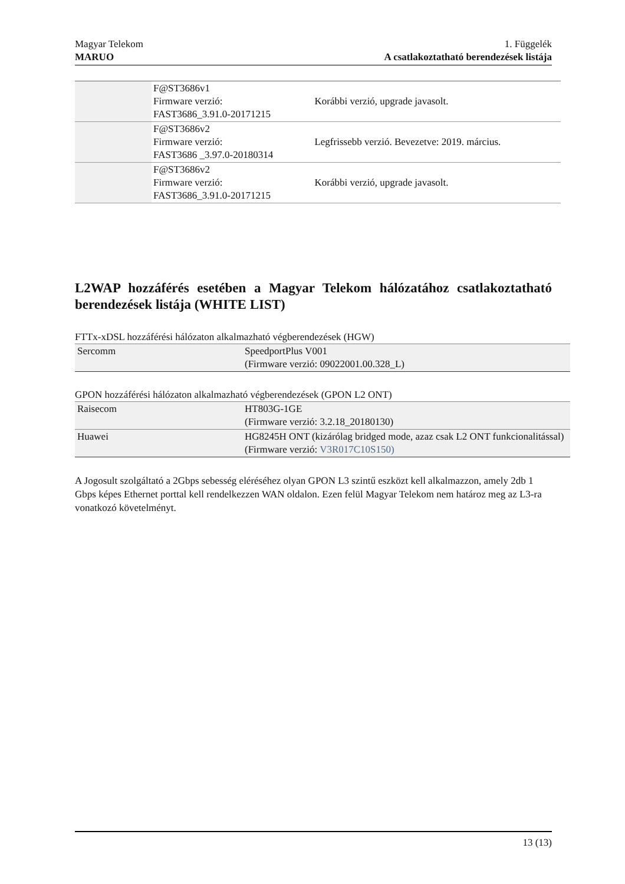Magyar Telekom
MARUO
1. Függelék
A csatlakoztatható berendezések listája
| | F@ST3686v1 Firmware verzió: FAST3686_3.91.0-20171215 | Korábbi verzió, upgrade javasolt. |
| | F@ST3686v2 Firmware verzió: FAST3686 _3.97.0-20180314 | Legfrissebb verzió. Bevezetve: 2019. március. |
| | F@ST3686v2 Firmware verzió: FAST3686_3.91.0-20171215 | Korábbi verzió, upgrade javasolt. |
L2WAP hozzáférés esetében a Magyar Telekom hálózatához csatlakoztatható berendezések listája (WHITE LIST)
FTTx-xDSL hozzáférési hálózaton alkalmazható végberendezések (HGW)
| Sercomm | SpeedportPlus V001 (Firmware verzió: 09022001.00.328_L) |
GPON hozzáférési hálózaton alkalmazható végberendezések (GPON L2 ONT)
| Raisecom | HT803G-1GE (Firmware verzió: 3.2.18_20180130) |
| Huawei | HG8245H ONT (kizárólag bridged mode, azaz csak L2 ONT funkcionalitással) (Firmware verzió: V3R017C10S150) |
A Jogosult szolgáltató a 2Gbps sebesség eléréséhez olyan GPON L3 szintű eszközt kell alkalmazzon, amely 2db 1 Gbps képes Ethernet porttal kell rendelkezzen WAN oldalon. Ezen felül Magyar Telekom nem határoz meg az L3-ra vonatkozó követelményt.
13 (13)